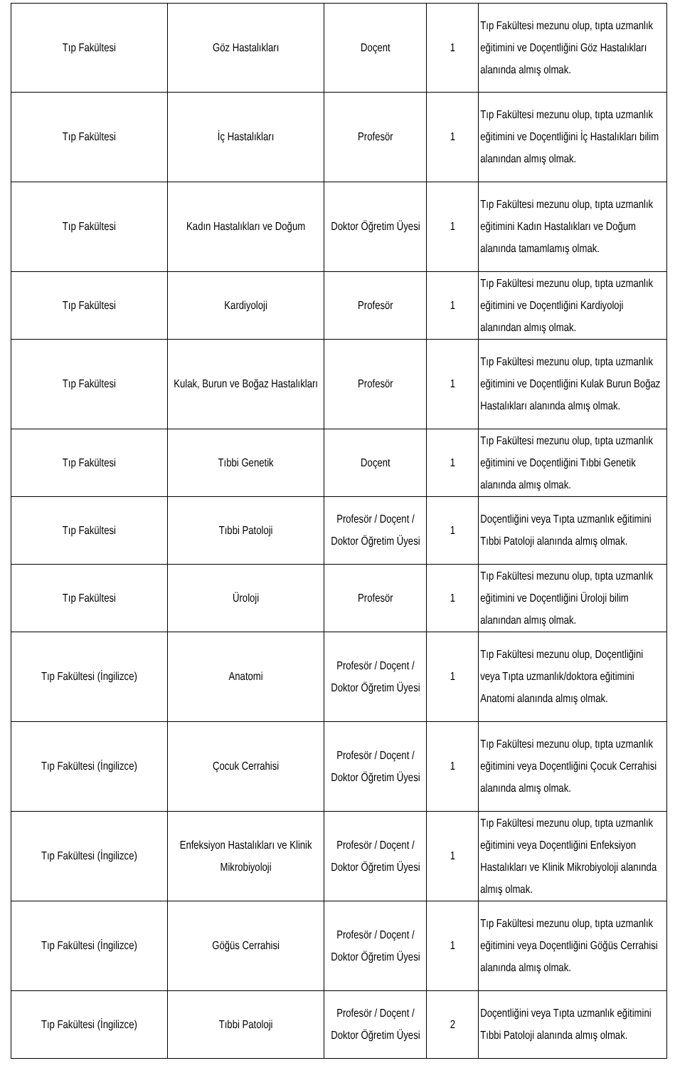| Tıp Fakültesi | Göz Hastalıkları | Doçent | 1 | Tıp Fakültesi mezunu olup, tıpta uzmanlık eğitimini ve Doçentliğini Göz Hastalıkları alanında almış olmak. |
| Tıp Fakültesi | İç Hastalıkları | Profesör | 1 | Tıp Fakültesi mezunu olup, tıpta uzmanlık eğitimini ve Doçentliğini İç Hastalıkları bilim alanından almış olmak. |
| Tıp Fakültesi | Kadın Hastalıkları ve Doğum | Doktor Öğretim Üyesi | 1 | Tıp Fakültesi mezunu olup, tıpta uzmanlık eğitimini Kadın Hastalıkları ve Doğum alanında tamamlamış olmak. |
| Tıp Fakültesi | Kardiyoloji | Profesör | 1 | Tıp Fakültesi mezunu olup, tıpta uzmanlık eğitimini ve Doçentliğini Kardiyoloji alanından almış olmak. |
| Tıp Fakültesi | Kulak, Burun ve Boğaz Hastalıkları | Profesör | 1 | Tıp Fakültesi mezunu olup, tıpta uzmanlık eğitimini ve Doçentliğini Kulak Burun Boğaz Hastalıkları alanında almış olmak. |
| Tıp Fakültesi | Tıbbi Genetik | Doçent | 1 | Tıp Fakültesi mezunu olup, tıpta uzmanlık eğitimini ve Doçentliğini Tıbbi Genetik alanında almış olmak. |
| Tıp Fakültesi | Tıbbi Patoloji | Profesör / Doçent / Doktor Öğretim Üyesi | 1 | Doçentliğini veya Tıpta uzmanlık eğitimini Tıbbi Patoloji alanında almış olmak. |
| Tıp Fakültesi | Üroloji | Profesör | 1 | Tıp Fakültesi mezunu olup, tıpta uzmanlık eğitimini ve Doçentliğini Üroloji bilim alanından almış olmak. |
| Tıp Fakültesi (İngilizce) | Anatomi | Profesör / Doçent / Doktor Öğretim Üyesi | 1 | Tıp Fakültesi mezunu olup, Doçentliğini veya Tıpta uzmanlık/doktora eğitimini Anatomi alanında almış olmak. |
| Tıp Fakültesi (İngilizce) | Çocuk Cerrahisi | Profesör / Doçent / Doktor Öğretim Üyesi | 1 | Tıp Fakültesi mezunu olup, tıpta uzmanlık eğitimini veya Doçentliğini Çocuk Cerrahisi alanında almış olmak. |
| Tıp Fakültesi (İngilizce) | Enfeksiyon Hastalıkları ve Klinik Mikrobiyoloji | Profesör / Doçent / Doktor Öğretim Üyesi | 1 | Tıp Fakültesi mezunu olup, tıpta uzmanlık eğitimini veya Doçentliğini Enfeksiyon Hastalıkları ve Klinik Mikrobiyoloji alanında almış olmak. |
| Tıp Fakültesi (İngilizce) | Göğüs Cerrahisi | Profesör / Doçent / Doktor Öğretim Üyesi | 1 | Tıp Fakültesi mezunu olup, tıpta uzmanlık eğitimini veya Doçentliğini Göğüs Cerrahisi alanında almış olmak. |
| Tıp Fakültesi (İngilizce) | Tıbbi Patoloji | Profesör / Doçent / Doktor Öğretim Üyesi | 2 | Doçentliğini veya Tıpta uzmanlık eğitimini Tıbbi Patoloji alanında almış olmak. |